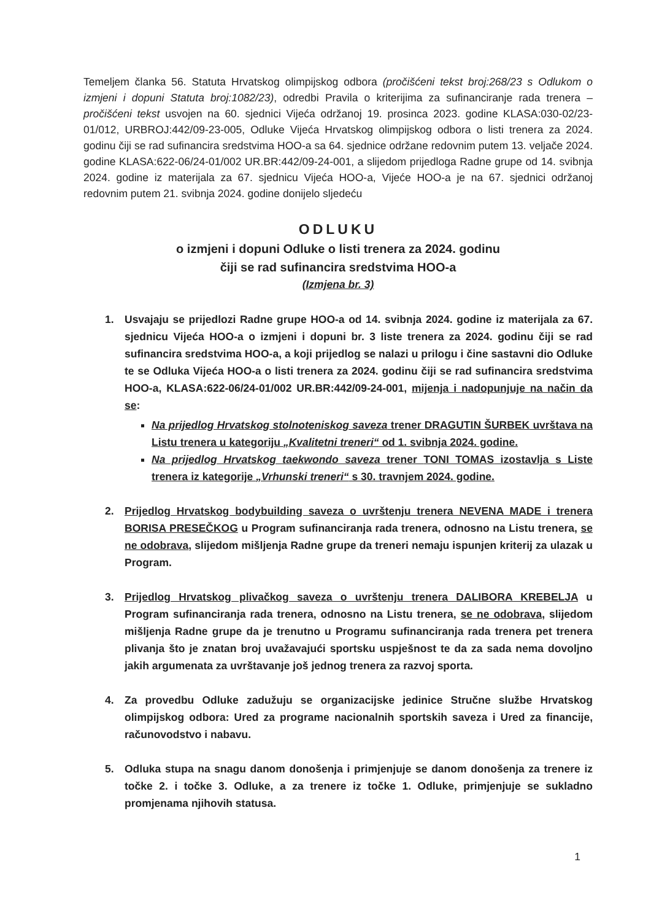Temeljem članka 56. Statuta Hrvatskog olimpijskog odbora (pročišćeni tekst broj:268/23 s Odlukom o izmjeni i dopuni Statuta broj:1082/23), odredbi Pravila o kriterijima za sufinanciranje rada trenera – pročišćeni tekst usvojen na 60. sjednici Vijeća održanoj 19. prosinca 2023. godine KLASA:030-02/23-01/012, URBROJ:442/09-23-005, Odluke Vijeća Hrvatskog olimpijskog odbora o listi trenera za 2024. godinu čiji se rad sufinancira sredstvima HOO-a sa 64. sjednice održane redovnim putem 13. veljače 2024. godine KLASA:622-06/24-01/002 UR.BR:442/09-24-001, a slijedom prijedloga Radne grupe od 14. svibnja 2024. godine iz materijala za 67. sjednicu Vijeća HOO-a, Vijeće HOO-a je na 67. sjednici održanoj redovnim putem 21. svibnja 2024. godine donijelo sljedeću
ODLUKU
o izmjeni i dopuni Odluke o listi trenera za 2024. godinu
čiji se rad sufinancira sredstvima HOO-a
(Izmjena br. 3)
1. Usvajaju se prijedlozi Radne grupe HOO-a od 14. svibnja 2024. godine iz materijala za 67. sjednicu Vijeća HOO-a o izmjeni i dopuni br. 3 liste trenera za 2024. godinu čiji se rad sufinancira sredstvima HOO-a, a koji prijedlog se nalazi u prilogu i čine sastavni dio Odluke te se Odluka Vijeća HOO-a o listi trenera za 2024. godinu čiji se rad sufinancira sredstvima HOO-a, KLASA:622-06/24-01/002 UR.BR:442/09-24-001, mijenja i nadopunjuje na način da se:
Na prijedlog Hrvatskog stolnoteniskog saveza trener DRAGUTIN ŠURBEK uvrštava na Listu trenera u kategoriju „Kvalitetni treneri“ od 1. svibnja 2024. godine.
Na prijedlog Hrvatskog taekwondo saveza trener TONI TOMAS izostavlja s Liste trenera iz kategorije „Vrhunski treneri“ s 30. travnjem 2024. godine.
2. Prijedlog Hrvatskog bodybuilding saveza o uvrštenju trenera NEVENA MADE i trenera BORISA PRESEČKOG u Program sufinanciranja rada trenera, odnosno na Listu trenera, se ne odobrava, slijedom mišljenja Radne grupe da treneri nemaju ispunjen kriterij za ulazak u Program.
3. Prijedlog Hrvatskog plivačkog saveza o uvrštenju trenera DALIBORA KREBELJA u Program sufinanciranja rada trenera, odnosno na Listu trenera, se ne odobrava, slijedom mišljenja Radne grupe da je trenutno u Programu sufinanciranja rada trenera pet trenera plivanja što je znatan broj uvažavajući sportsku uspješnost te da za sada nema dovoljno jakih argumenata za uvrštavanje još jednog trenera za razvoj sporta.
4. Za provedbu Odluke zadužuju se organizacijske jedinice Stručne službe Hrvatskog olimpijskog odbora: Ured za programe nacionalnih sportskih saveza i Ured za financije, računovodstvo i nabavu.
5. Odluka stupa na snagu danom donošenja i primjenjuje se danom donošenja za trenere iz točke 2. i točke 3. Odluke, a za trenere iz točke 1. Odluke, primjenjuje se sukladno promjenama njihovih statusa.
1